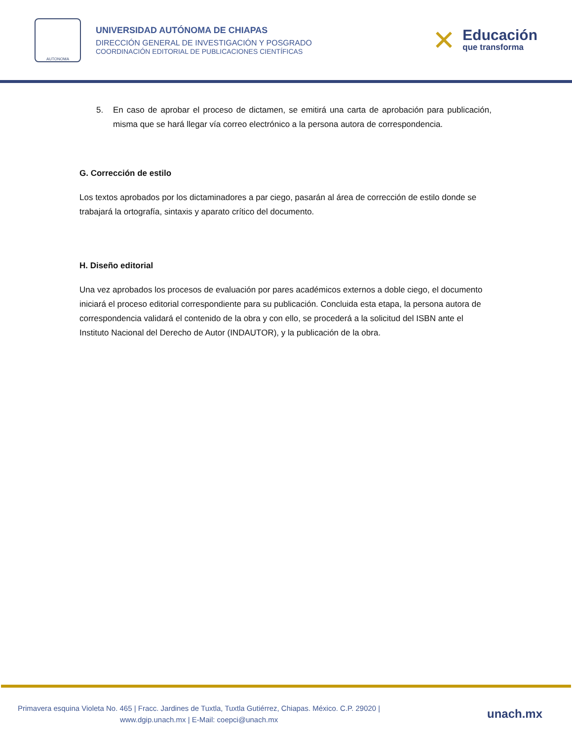AUTONOMA
UNIVERSIDAD AUTÓNOMA DE CHIAPAS
DIRECCIÓN GENERAL DE INVESTIGACIÓN Y POSGRADO
COORDINACIÓN EDITORIAL DE PUBLICACIONES CIENTÍFICAS
✕
Educación
que transforma
5. En caso de aprobar el proceso de dictamen, se emitirá una carta de aprobación para publicación, misma que se hará llegar vía correo electrónico a la persona autora de correspondencia.
G. Corrección de estilo
Los textos aprobados por los dictaminadores a par ciego, pasarán al área de corrección de estilo donde se trabajará la ortografía, sintaxis y aparato crítico del documento.
H. Diseño editorial
Una vez aprobados los procesos de evaluación por pares académicos externos a doble ciego, el documento iniciará el proceso editorial correspondiente para su publicación. Concluida esta etapa, la persona autora de correspondencia validará el contenido de la obra y con ello, se procederá a la solicitud del ISBN ante el Instituto Nacional del Derecho de Autor (INDAUTOR), y la publicación de la obra.
Primavera esquina Violeta No. 465 | Fracc. Jardines de Tuxtla, Tuxtla Gutiérrez, Chiapas. México. C.P. 29020 |
www.dgip.unach.mx | E-Mail: coepci@unach.mx
unach.mx